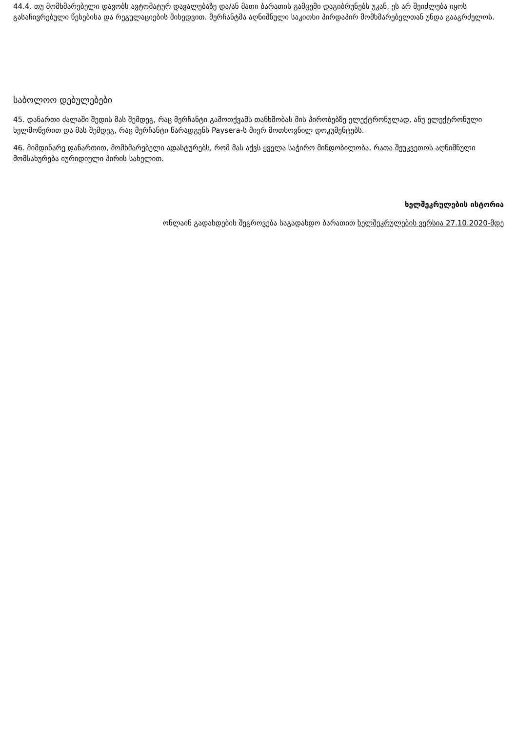44.4. თუ მომხმარებელი დავობს ავტომატურ დავალებაზე და/ან მათი ბარათის გამცემი დაგიბრუნებს უკან, ეს არ შეიძლება იყოს გასაჩივრებული წესებისა და რეგულაციების მიხედვით. მერჩანტმა აღნიშნული საკითხი პირდაპირ მომხმარებელთან უნდა გააგრძელოს.
საბოლოო დებულებები
45. დანართი ძალაში შედის მას შემდეგ, რაც მერჩანტი გამოთქვამს თანხმობას მის პირობებზე ელექტრონულად, ანუ ელექტრონული ხელმოწერით და მას შემდეგ, რაც მერჩანტი წარადგენს Paysera-ს მიერ მოთხოვნილ დოკუმენტებს.
46. მიმდინარე დანართით, მომხმარებელი ადასტურებს, რომ მას აქვს ყველა საჭირო მინდობილობა, რათა შეუკვეთოს აღნიშნული მომსახურება იურიდიული პირის სახელით.
ხელშეკრულების ისტორია
ონლაინ გადახდების შეგროვება საგადახდო ბარათით ხელშეკრულების ვერსია 27.10.2020-მდე